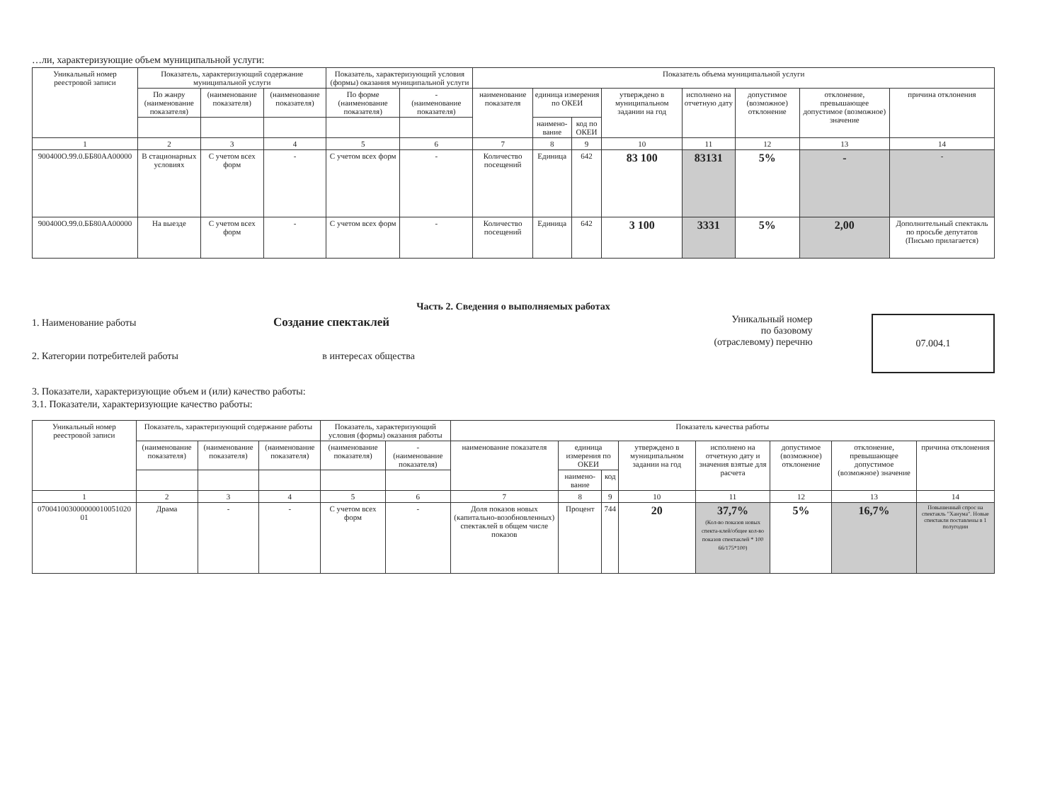…ли, характеризующие объем муниципальной услуги:
| Уникальный номер реестровой записи | Показатель, характеризующий содержание муниципальной услуги | | | Показатель, характеризующий условия (формы) оказания муниципальной услуги | | Показатель объема муниципальной услуги | | | | | | | |
| --- | --- | --- | --- | --- | --- | --- | --- | --- | --- | --- | --- | --- | --- |
| | По жанру (наименование показателя) | (наименование показателя) | (наименование показателя) | По форме (наименование показателя) | - (наименование показателя) | наименование показателя | единица измерения по ОКЕИ | | утверждено в муниципальном задании на год | исполнено на отчетную дату | допустимое (возможное) отклонение | отклонение, превышающее допустимое (возможное) значение | причина отклонения |
| | | | | | | | наимено-вание | код по ОКЕИ | | | | | |
| 1 | 2 | 3 | 4 | 5 | 6 | 7 | 8 | 9 | 10 | 11 | 12 | 13 | 14 |
| 900400О.99.0.ББ80АА00000 | В стационарных условиях | С учетом всех форм | - | С учетом всех форм | - | Количество посещений | Единица | 642 | 83 100 | 83131 | 5% | - | - |
| 900400О.99.0.ББ80АА00000 | На выезде | С учетом всех форм | - | С учетом всех форм | - | Количество посещений | Единица | 642 | 3 100 | 3331 | 5% | 2,00 | Дополнительный спектакль по просьбе депутатов (Письмо прилагается) |
Часть 2. Сведения о выполняемых работах
1. Наименование работы Создание спектаклей
2. Категории потребителей работы в интересах общества
Уникальный номер
по базовому
(отраслевому) перечню
07.004.1
3. Показатели, характеризующие объем и (или) качество работы:
3.1. Показатели, характеризующие качество работы:
| Уникальный номер реестровой записи | Показатель, характеризующий содержание работы | | | Показатель, характеризующий условия (формы) оказания работы | | Показатель качества работы | | | | | | | |
| --- | --- | --- | --- | --- | --- | --- | --- | --- | --- | --- | --- | --- | --- |
| | (наименование показателя) | (наименование показателя) | (наименование показателя) | (наименование показателя) | - (наименование показателя) | наименование показателя | единица измерения по ОКЕИ | | утверждено в муниципальном задании на год | исполнено на отчетную дату и значения взятые для расчета | допустимое (возможное) отклонение | отклонение, превышающее допустимое (возможное) значение | причина отклонения |
| | | | | | | | наимено-вание | код | | | | | |
| 1 | 2 | 3 | 4 | 5 | 6 | 7 | 8 | 9 | 10 | 11 | 12 | 13 | 14 |
| 070041003000000010051020 01 | Драма | - | - | С учетом всех форм | - | Доля показов новых (капитально-возобновленных) спектаклей в общем числе показов | Процент | 744 | 20 | 37,7% (Кол-во показов новых спекта-клей/общее кол-во показов спектаклей * 100 66/175*100) | 5% | 16,7% | Повышенный спрос на спектакль "Ханума". Новые спектакли поставлены в 1 полугодии |